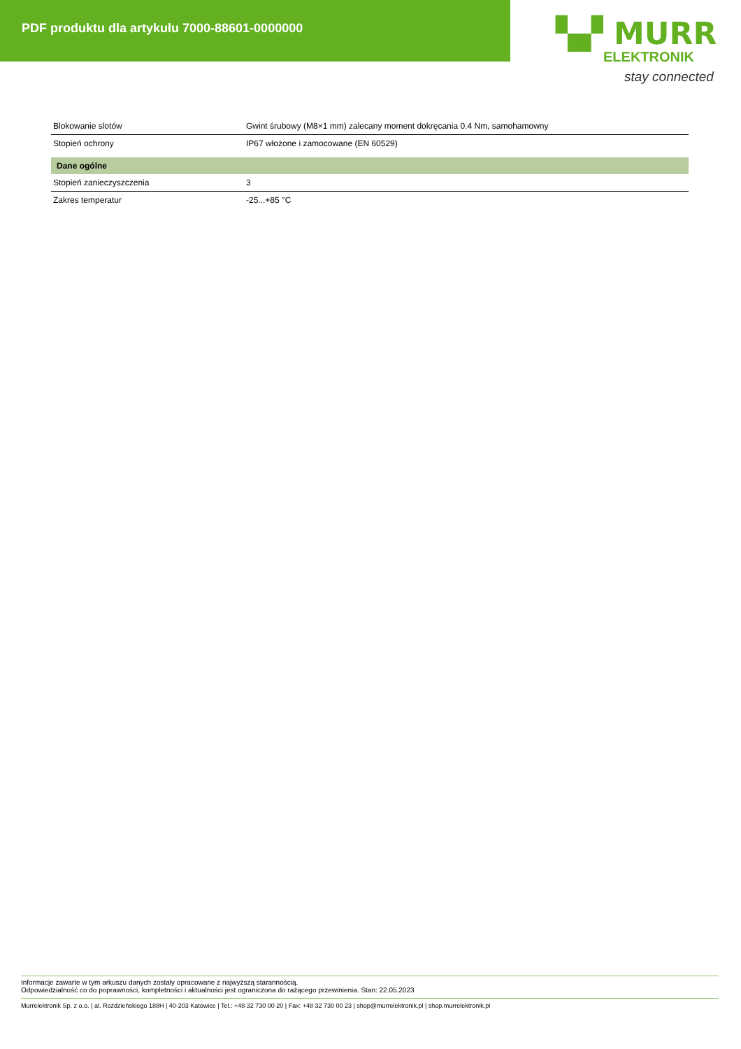PDF produktu dla artykułu 7000-88601-0000000
▚▞ MURR
ELEKTRONIK
stay connected
| Blokowanie slotów | Gwint śrubowy (M8×1 mm) zalecany moment dokręcania 0.4 Nm, samohamowny |
| Stopień ochrony | IP67 włożone i zamocowane (EN 60529) |
| Dane ogólne | |
| Stopień zanieczyszczenia | 3 |
| Zakres temperatur | -25...+85 °C |
Informacje zawarte w tym arkuszu danych zostały opracowane z najwyższą starannością.
Odpowiedzialność co do poprawności, kompletności i aktualności jest ograniczona do rażącego przewinienia. Stan: 22.05.2023
Murrelektronik Sp. z o.o. | al. Roździeńskiego 188H | 40-203 Katowice | Tel.: +48 32 730 00 20 | Fax: +48 32 730 00 23 | shop@murrelektronik.pl | shop.murrelektronik.pl